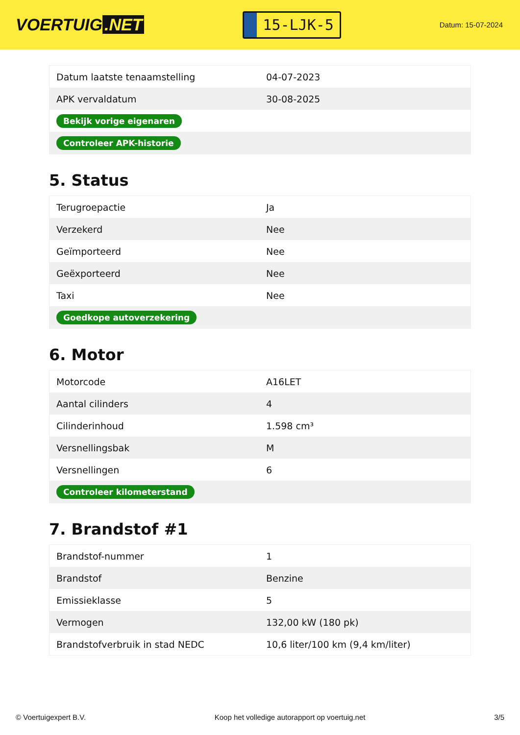VOERTUIG.NET
15-LJK-5
Datum: 15-07-2024
| Datum laatste tenaamstelling | 04-07-2023 |
| APK vervaldatum | 30-08-2025 |
| Bekijk vorige eigenaren | |
| Controleer APK-historie | |
5. Status
| Terugroepactie | Ja |
| Verzekerd | Nee |
| Geïmporteerd | Nee |
| Geëxporteerd | Nee |
| Taxi | Nee |
| Goedkope autoverzekering | |
6. Motor
| Motorcode | A16LET |
| Aantal cilinders | 4 |
| Cilinderinhoud | 1.598 cm³ |
| Versnellingsbak | M |
| Versnellingen | 6 |
| Controleer kilometerstand | |
7. Brandstof #1
| Brandstof-nummer | 1 |
| Brandstof | Benzine |
| Emissieklasse | 5 |
| Vermogen | 132,00 kW (180 pk) |
| Brandstofverbruik in stad NEDC | 10,6 liter/100 km (9,4 km/liter) |
© Voertuigexpert B.V. Koop het volledige autorapport op voertuig.net 3/5